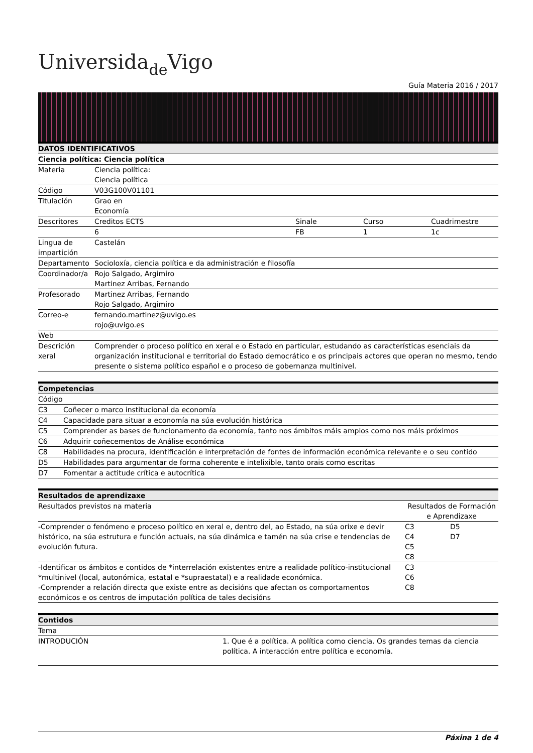Universidade Vigo
Guía Materia 2016 / 2017
| DATOS IDENTIFICATIVOS | | | | |
| --- | --- | --- | --- | --- |
| Ciencia política: Ciencia política | | | | |
| Materia | Ciencia política: Ciencia política | | | |
| Código | V03G100V01101 | | | |
| Titulación | Grao en Economía | | | |
| Descritores | Creditos ECTS | Sinale | Curso | Cuadrimestre |
| | 6 | FB | 1 | 1c |
| Lingua de impartición | Castelán | | | |
| Departamento | Socioloxía, ciencia política e da administración e filosofía | | | |
| Coordinador/a | Rojo Salgado, Argimiro Martinez Arribas, Fernando | | | |
| Profesorado | Martinez Arribas, Fernando Rojo Salgado, Argimiro | | | |
| Correo-e | fernando.martinez@uvigo.es rojo@uvigo.es | | | |
| Web | | | | |
| Descrición xeral | Comprender o proceso político en xeral e o Estado en particular, estudando as características esenciais da organización institucional e territorial do Estado democrático e os principais actores que operan no mesmo, tendo presente o sistema político español e o proceso de gobernanza multinivel. | | | |
| Competencias | |
| --- | --- |
| Código | |
| C3 | Coñecer o marco institucional da economía |
| C4 | Capacidade para situar a economía na súa evolución histórica |
| C5 | Comprender as bases de funcionamento da economía, tanto nos ámbitos máis amplos como nos máis próximos |
| C6 | Adquirir coñecementos de Análise económica |
| C8 | Habilidades na procura, identificación e interpretación de fontes de información económica relevante e o seu contido |
| D5 | Habilidades para argumentar de forma coherente e intelixible, tanto orais como escritas |
| D7 | Fomentar a actitude crítica e autocrítica |
| Resultados de aprendizaxe | | |
| --- | --- | --- |
| Resultados previstos na materia | Resultados de Formación e Aprendizaxe | |
| -Comprender o fenómeno e proceso político en xeral e, dentro del, ao Estado, na súa orixe e devir histórico, na súa estrutura e función actuais, na súa dinámica e tamén na súa crise e tendencias de evolución futura. | C3 C4 C5 C8 | D5 D7 |
| -Identificar os ámbitos e contidos de *interrelación existentes entre a realidade político-institucional *multinivel (local, autonómica, estatal e *supraestatal) e a realidade económica. -Comprender a relación directa que existe entre as decisións que afectan os comportamentos económicos e os centros de imputación política de tales decisións | C3 C6 C8 | |
| Contidos | |
| --- | --- |
| Tema | |
| INTRODUCIÓN | 1. Que é a política. A política como ciencia. Os grandes temas da ciencia política. A interacción entre política e economía. |
Páxina 1 de 4